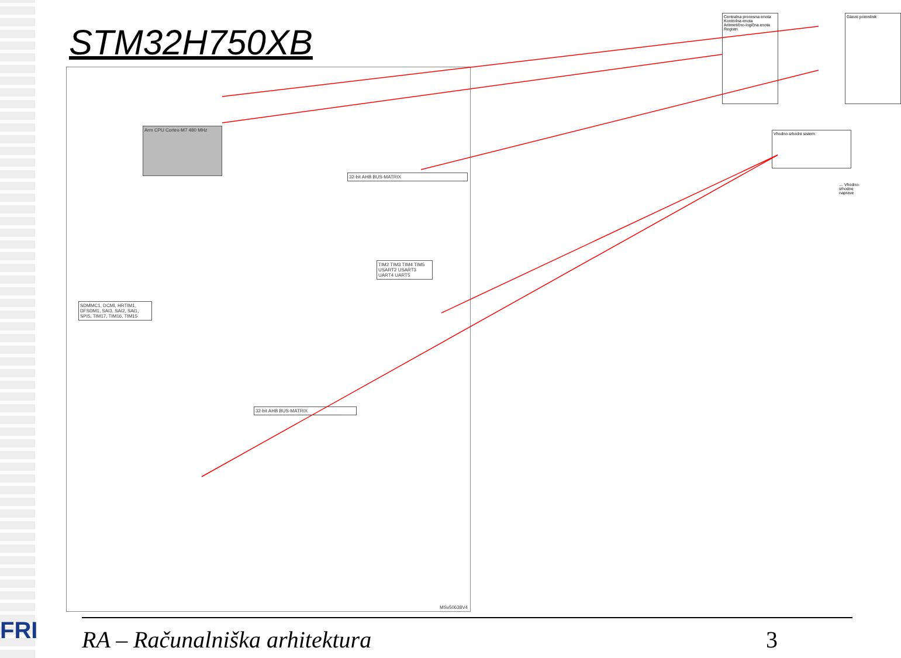STM32H750XB
Arm CPU Cortex-M7 480 MHz
32-bit AHB BUS-MATRIX
32-bit AHB BUS-MATRIX
SDMMC1, DCMI, HRTIM1, DFSDM1, SAI3, SAI2, SAI1, SPI5, TIM17, TIM16, TIM15
TIM2 TIM3 TIM4 TIM5 USART2 USART3 UART4 UART5
MSv50638V4
Centralna procesna enota
Kontrolna enota
Aritmetično-logična enota
Registri
Glavni pomnilnik
Vhodno-izhodni sistem
… Vhodno-izhodne naprave
RA – Računalniška arhitektura 3
FRI